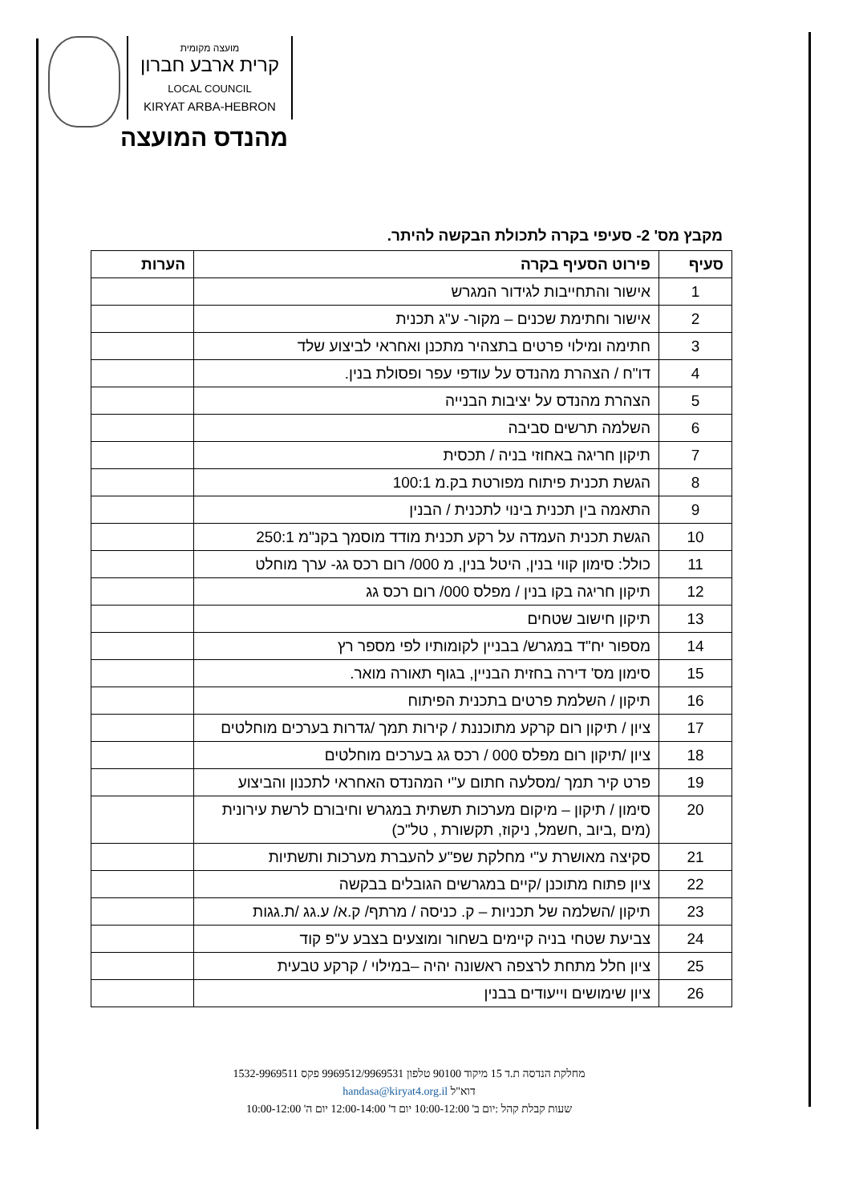מועצה מקומית
קרית ארבע חברון
LOCAL COUNCIL
KIRYAT ARBA-HEBRON
מהנדס המועצה
מקבץ מס' 2- סעיפי בקרה לתכולת הבקשה להיתר.
| סעיף | פירוט הסעיף בקרה | הערות |
| --- | --- | --- |
| 1 | אישור והתחייבות לגידור המגרש | |
| 2 | אישור וחתימת שכנים – מקור- ע"ג תכנית | |
| 3 | חתימה ומילוי פרטים בתצהיר מתכנן ואחראי לביצוע שלד | |
| 4 | דו"ח / הצהרת מהנדס על עודפי עפר ופסולת בנין. | |
| 5 | הצהרת מהנדס על יציבות הבנייה | |
| 6 | השלמה תרשים סביבה | |
| 7 | תיקון חריגה באחוזי בניה / תכסית | |
| 8 | הגשת תכנית פיתוח מפורטת בק.מ 100:1 | |
| 9 | התאמה בין תכנית בינוי לתכנית / הבנין | |
| 10 | הגשת תכנית העמדה על רקע תכנית מודד מוסמך בקנ"מ 250:1 | |
| 11 | כולל: סימון קווי בנין, היטל בנין, מ 000/ רום רכס גג- ערך מוחלט | |
| 12 | תיקון חריגה בקו בנין / מפלס 000/ רום רכס גג | |
| 13 | תיקון חישוב שטחים | |
| 14 | מספור יח"ד במגרש/ בבניין לקומותיו לפי מספר רץ | |
| 15 | סימון מס' דירה בחזית הבניין, בגוף תאורה מואר. | |
| 16 | תיקון / השלמת פרטים בתכנית הפיתוח | |
| 17 | ציון / תיקון רום קרקע מתוכננת / קירות תמך /גדרות בערכים מוחלטים | |
| 18 | ציון /תיקון רום מפלס 000 / רכס גג בערכים מוחלטים | |
| 19 | פרט קיר תמך /מסלעה חתום ע"י המהנדס האחראי לתכנון והביצוע | |
| 20 | סימון / תיקון – מיקום מערכות תשתית במגרש וחיבורם לרשת עירונית (מים ,ביוב ,חשמל, ניקוז, תקשורת , טל"כ) | |
| 21 | סקיצה מאושרת ע"י מחלקת שפ"ע להעברת מערכות ותשתיות | |
| 22 | ציון פתוח מתוכנן /קיים במגרשים הגובלים בבקשה | |
| 23 | תיקון /השלמה של תכניות – ק. כניסה / מרתף/ ק.א/ ע.גג /ת.גגות | |
| 24 | צביעת שטחי בניה קיימים בשחור ומוצעים בצבע ע"פ קוד | |
| 25 | ציון חלל מתחת לרצפה ראשונה יהיה –במילוי / קרקע טבעית | |
| 26 | ציון שימושים וייעודים בבנין | |
מחלקת הנדסה ת.ד 15 מיקוד 90100 טלפון 9969512/9969531 פקס 1532-9969511
דוא"ל handasa@kiryat4.org.il
שעות קבלת קהל :יום ב' 10:00-12:00 יום ד' 12:00-14:00 יום ה' 10:00-12:00